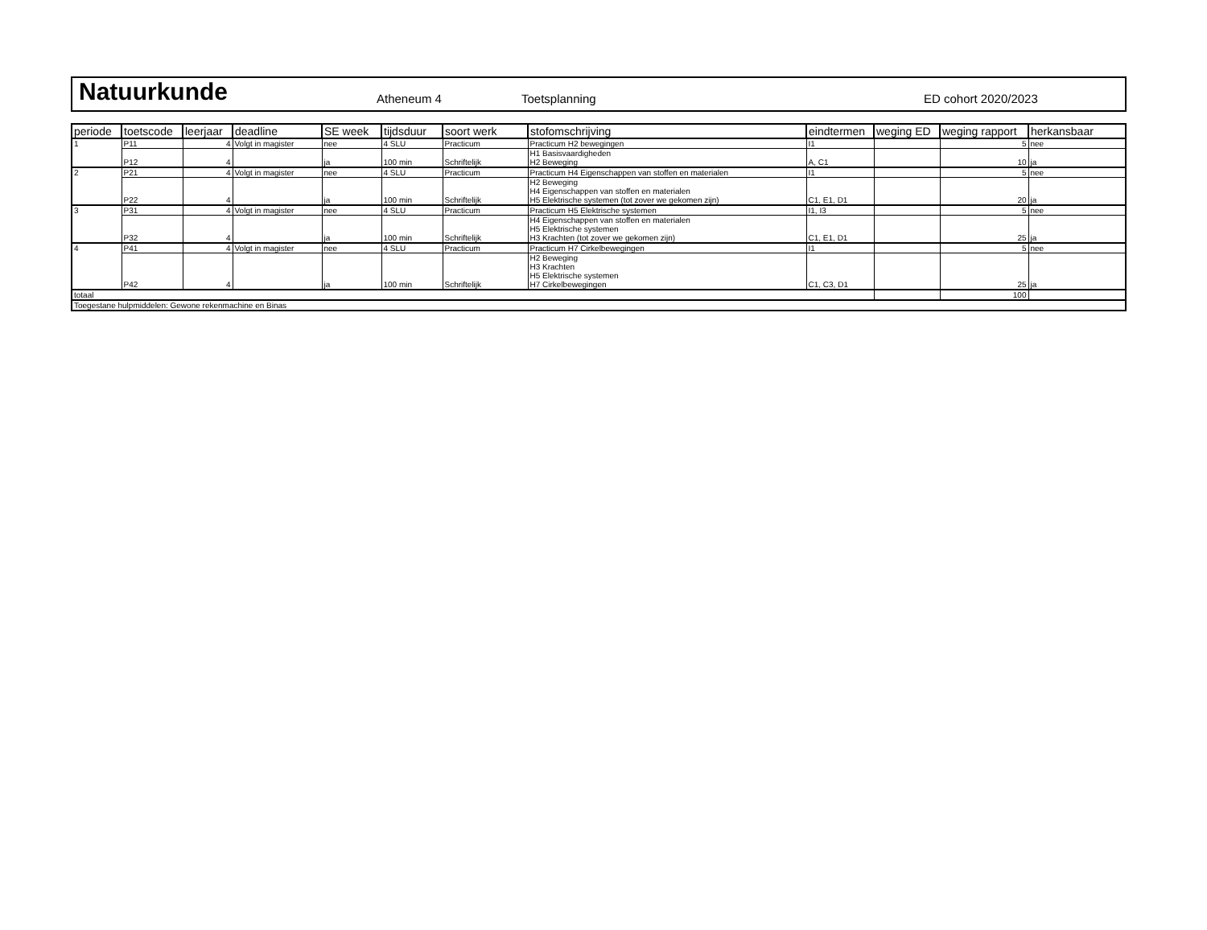Natuurkunde
Atheneum 4
Toetsplanning
ED cohort 2020/2023
| periode | toetscode | leerjaar | deadline | SE week | tijdsduur | soort werk | stofomschrijving | eindtermen | weging ED | weging rapport | herkansbaar |
| --- | --- | --- | --- | --- | --- | --- | --- | --- | --- | --- | --- |
| 1 | P11 | 4 | Volgt in magister | nee | 4 SLU | Practicum | Practicum H2 bewegingen | I1 | | 5 | nee |
| | P12 | 4 | | ja | 100 min | Schriftelijk | H1 Basisvaardigheden H2 Beweging | A, C1 | | 10 | ja |
| 2 | P21 | 4 | Volgt in magister | nee | 4 SLU | Practicum | Practicum H4 Eigenschappen van stoffen en materialen | I1 | | 5 | nee |
| | P22 | 4 | | ja | 100 min | Schriftelijk | H2 Beweging H4 Eigenschappen van stoffen en materialen H5 Elektrische systemen (tot zover we gekomen zijn) | C1, E1, D1 | | 20 | ja |
| 3 | P31 | 4 | Volgt in magister | nee | 4 SLU | Practicum | Practicum H5 Elektrische systemen | I1, I3 | | 5 | nee |
| | P32 | 4 | | ja | 100 min | Schriftelijk | H4 Eigenschappen van stoffen en materialen H5 Elektrische systemen H3 Krachten (tot zover we gekomen zijn) | C1, E1, D1 | | 25 | ja |
| 4 | P41 | 4 | Volgt in magister | nee | 4 SLU | Practicum | Practicum H7 Cirkelbewegingen | I1 | | 5 | nee |
| | P42 | 4 | | ja | 100 min | Schriftelijk | H2 Beweging H3 Krachten H5 Elektrische systemen H7 Cirkelbewegingen | C1, C3, D1 | | 25 | ja |
| totaal | | | | | | | | | | 100 | |
| Toegestane hulpmiddelen: Gewone rekenmachine en Binas | | | | | | | | | | | |